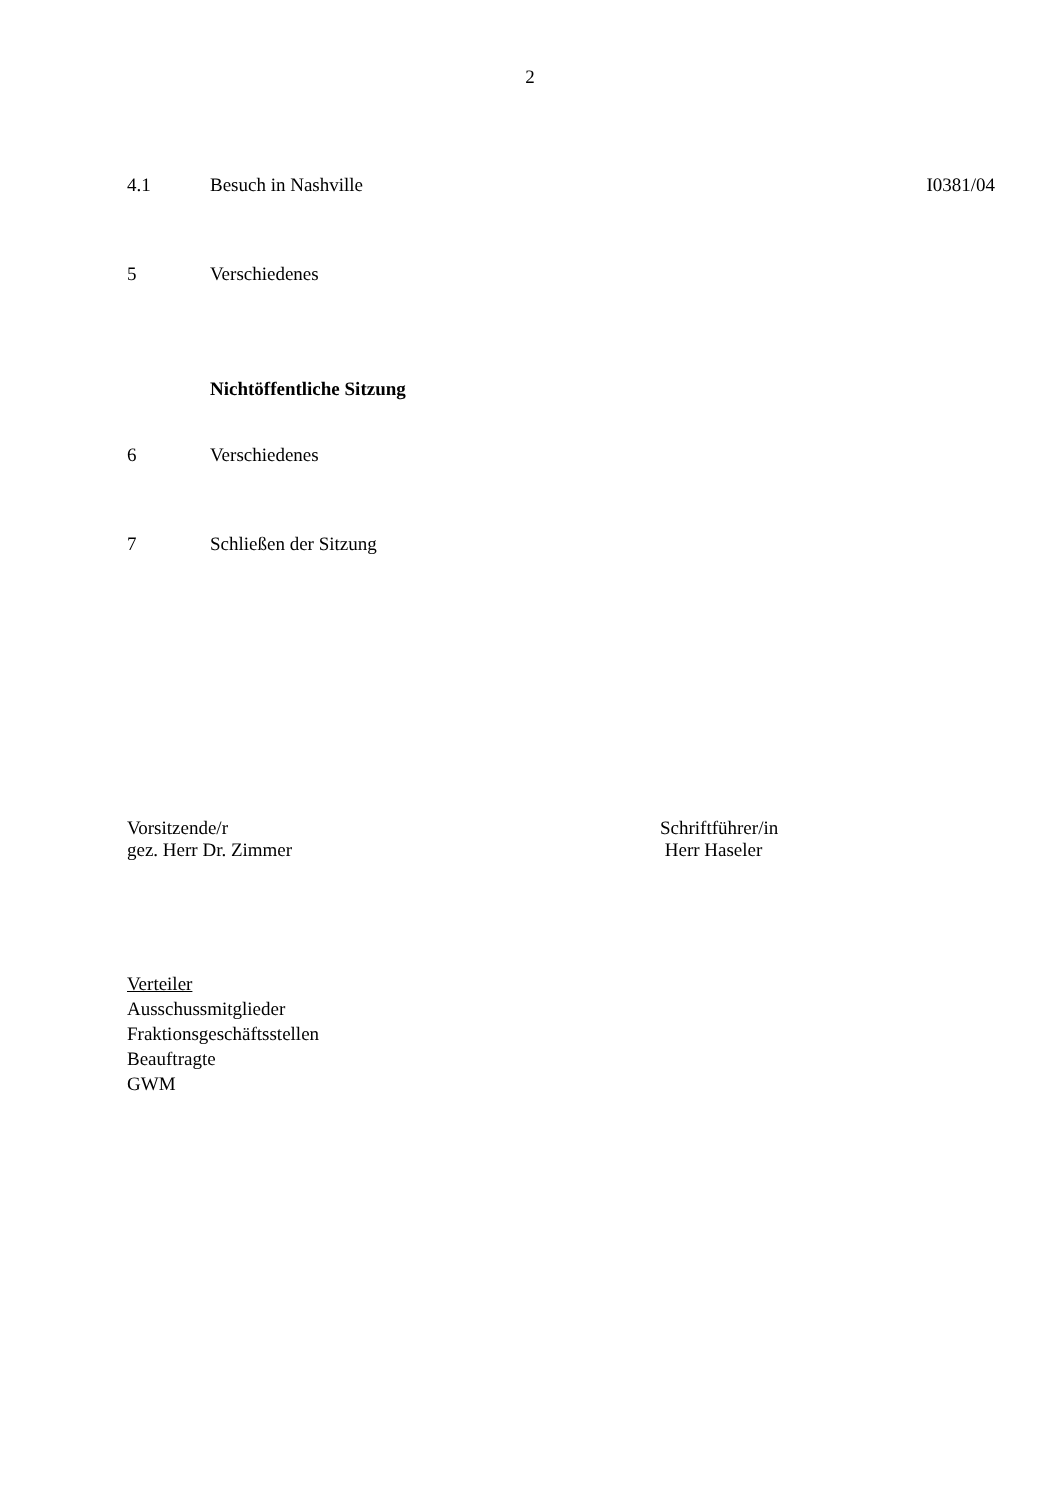2
4.1 Besuch in Nashville I0381/04
5 Verschiedenes
Nichtöffentliche Sitzung
6 Verschiedenes
7 Schließen der Sitzung
Vorsitzende/r
gez. Herr Dr. Zimmer
Schriftführer/in
Herr Haseler
Verteiler
Ausschussmitglieder
Fraktionsgeschäftsstellen
Beauftragte
GWM